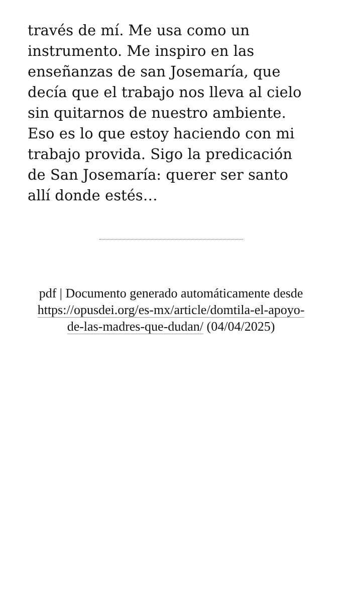través de mí. Me usa como un instrumento. Me inspiro en las enseñanzas de san Josemaría, que decía que el trabajo nos lleva al cielo sin quitarnos de nuestro ambiente. Eso es lo que estoy haciendo con mi trabajo provida. Sigo la predicación de San Josemaría: querer ser santo allí donde estés…
pdf | Documento generado automáticamente desde https://opusdei.org/es-mx/article/domtila-el-apoyo-de-las-madres-que-dudan/ (04/04/2025)